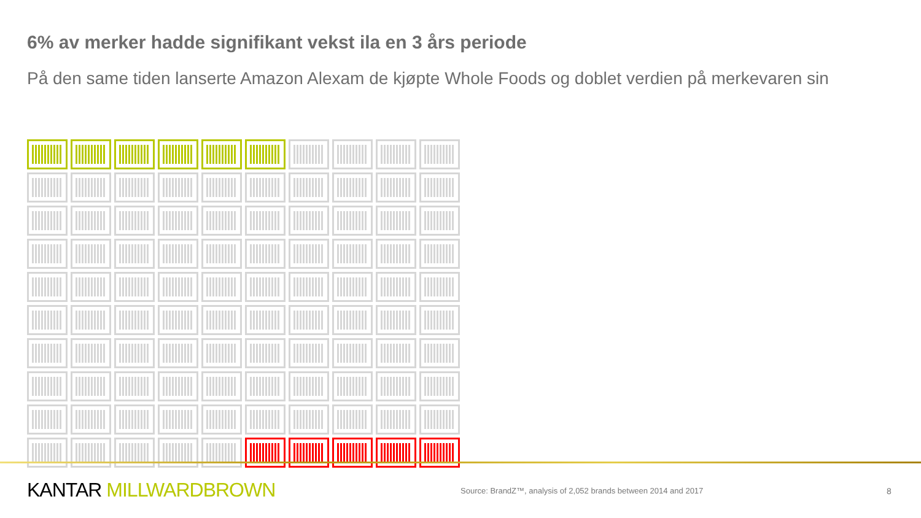6% av merker hadde signifikant vekst ila en 3 års periode
På den same tiden lanserte Amazon Alexam de kjøpte Whole Foods og doblet verdien på merkevaren sin
KANTAR MILLWARDBROWN
Source: BrandZ™, analysis of 2,052 brands between 2014 and 2017
8